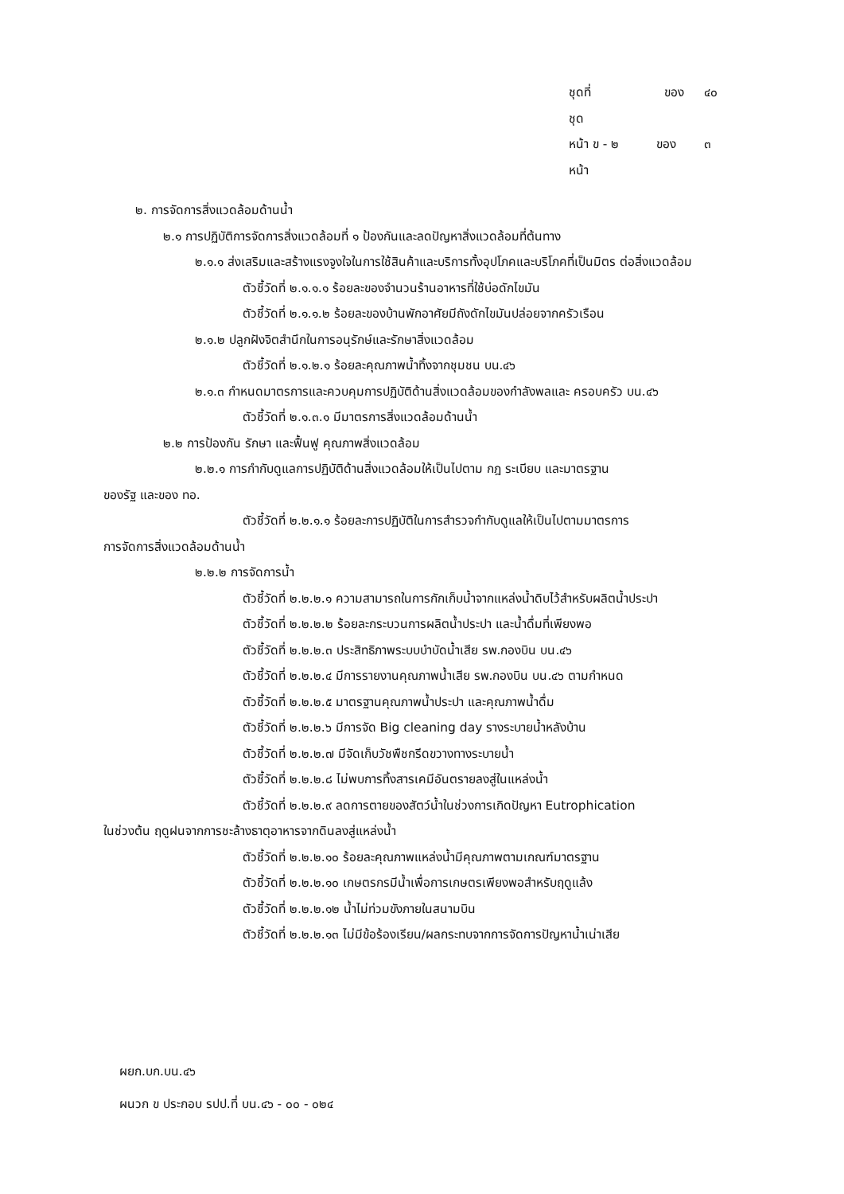ชุดที่ ของ ๔๐ ชุด
หน้า ข - ๒ ของ ๓ หน้า
๒. การจัดการสิ่งแวดล้อมด้านน้ำ
๒.๑ การปฏิบัติการจัดการสิ่งแวดล้อมที่ ๑ ป้องกันและลดปัญหาสิ่งแวดล้อมที่ต้นทาง
๒.๑.๑ ส่งเสริมและสร้างแรงจูงใจในการใช้สินค้าและบริการทั้งอุปโภคและบริโภคที่เป็นมิตร ต่อสิ่งแวดล้อม
ตัวชี้วัดที่ ๒.๑.๑.๑ ร้อยละของจำนวนร้านอาหารที่ใช้บ่อดักไขมัน
ตัวชี้วัดที่ ๒.๑.๑.๒ ร้อยละของบ้านพักอาศัยมีถังดักไขมันปล่อยจากครัวเรือน
๒.๑.๒ ปลูกฝังจิตสำนึกในการอนุรักษ์และรักษาสิ่งแวดล้อม
ตัวชี้วัดที่ ๒.๑.๒.๑ ร้อยละคุณภาพน้ำทิ้งจากชุมชน บน.๔๖
๒.๑.๓ กำหนดมาตรการและควบคุมการปฏิบัติด้านสิ่งแวดล้อมของกำลังพลและ ครอบครัว บน.๔๖
ตัวชี้วัดที่ ๒.๑.๓.๑ มีมาตรการสิ่งแวดล้อมด้านน้ำ
๒.๒ การป้องกัน รักษา และฟื้นฟู คุณภาพสิ่งแวดล้อม
๒.๒.๑ การกำกับดูแลการปฏิบัติด้านสิ่งแวดล้อมให้เป็นไปตาม กฎ ระเบียบ และมาตรฐาน
ของรัฐ และของ ทอ.
ตัวชี้วัดที่ ๒.๒.๑.๑ ร้อยละการปฏิบัติในการสำรวจกำกับดูแลให้เป็นไปตามมาตรการ
การจัดการสิ่งแวดล้อมด้านน้ำ
๒.๒.๒ การจัดการน้ำ
ตัวชี้วัดที่ ๒.๒.๒.๑ ความสามารถในการกักเก็บน้ำจากแหล่งน้ำดิบไว้สำหรับผลิตน้ำประปา
ตัวชี้วัดที่ ๒.๒.๒.๒ ร้อยละกระบวนการผลิตน้ำประปา และน้ำดื่มที่เพียงพอ
ตัวชี้วัดที่ ๒.๒.๒.๓ ประสิทธิภาพระบบบำบัดน้ำเสีย รพ.กองบิน บน.๔๖
ตัวชี้วัดที่ ๒.๒.๒.๔ มีการรายงานคุณภาพน้ำเสีย รพ.กองบิน บน.๔๖ ตามกำหนด
ตัวชี้วัดที่ ๒.๒.๒.๕ มาตรฐานคุณภาพน้ำประปา และคุณภาพน้ำดื่ม
ตัวชี้วัดที่ ๒.๒.๒.๖ มีการจัด Big cleaning day รางระบายน้ำหลังบ้าน
ตัวชี้วัดที่ ๒.๒.๒.๗ มีจัดเก็บวัชพืชกรีดขวางทางระบายน้ำ
ตัวชี้วัดที่ ๒.๒.๒.๘ ไม่พบการทิ้งสารเคมีอันตรายลงสู่ในแหล่งน้ำ
ตัวชี้วัดที่ ๒.๒.๒.๙ ลดการตายของสัตว์น้ำในช่วงการเกิดปัญหา Eutrophication
ในช่วงต้น ฤดูฝนจากการชะล้างธาตุอาหารจากดินลงสู่แหล่งน้ำ
ตัวชี้วัดที่ ๒.๒.๒.๑๐ ร้อยละคุณภาพแหล่งน้ำมีคุณภาพตามเกณฑ์มาตรฐาน
ตัวชี้วัดที่ ๒.๒.๒.๑๐ เกษตรกรมีน้ำเพื่อการเกษตรเพียงพอสำหรับฤดูแล้ง
ตัวชี้วัดที่ ๒.๒.๒.๑๒ น้ำไม่ท่วมขังภายในสนามบิน
ตัวชี้วัดที่ ๒.๒.๒.๑๓ ไม่มีข้อร้องเรียน/ผลกระทบจากการจัดการปัญหาน้ำเน่าเสีย
ผยก.บก.บน.๔๖
ผนวก ข ประกอบ รปป.ที่ บน.๔๖ - ๐๐ - ๐๒๔